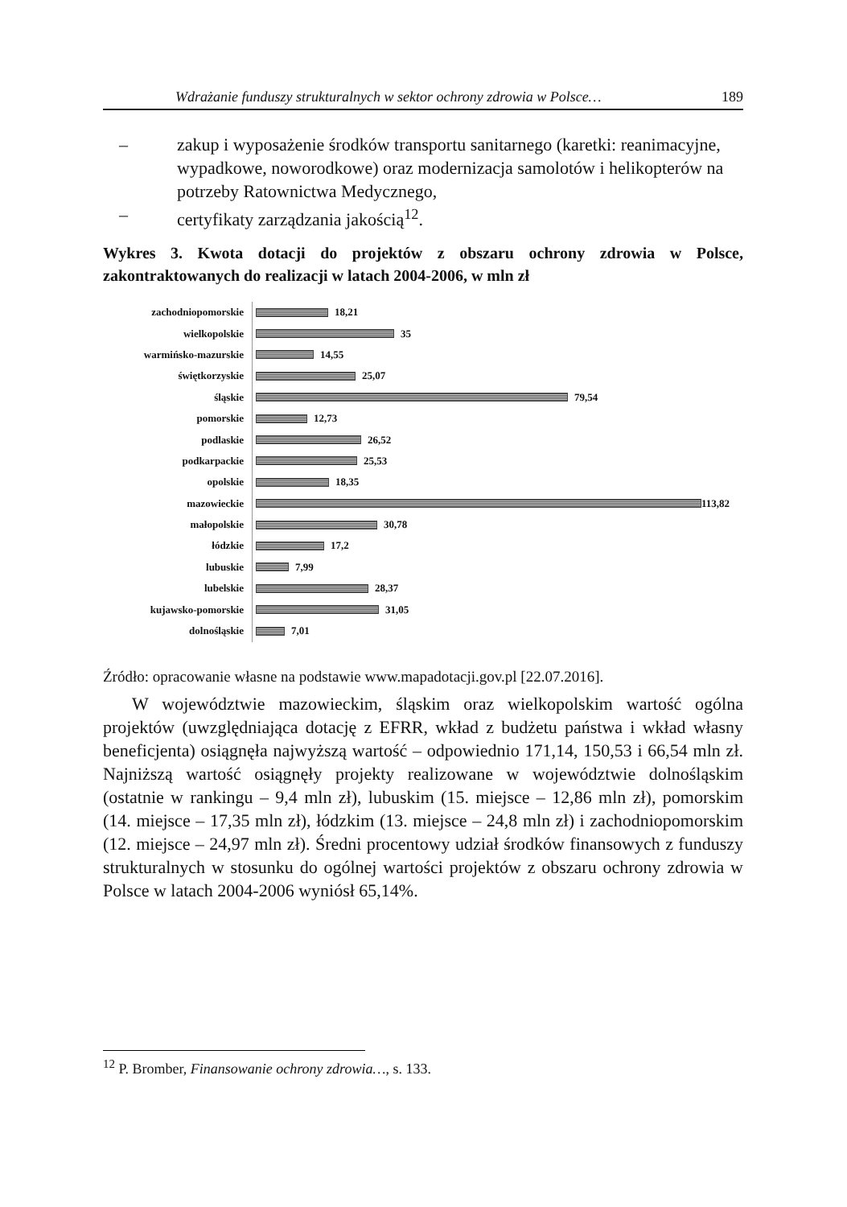Wdrażanie funduszy strukturalnych w sektor ochrony zdrowia w Polsce… 189
– zakup i wyposażenie środków transportu sanitarnego (karetki: reanimacyjne, wypadkowe, noworodkowe) oraz modernizacja samolotów i helikopterów na potrzeby Ratownictwa Medycznego,
– certyfikaty zarządzania jakością<sup>12</sup>.
Wykres 3. Kwota dotacji do projektów z obszaru ochrony zdrowia w Polsce, zakontraktowanych do realizacji w latach 2004-2006, w mln zł
zachodniopomorskie 18,21
wielkopolskie 35
warmińsko-mazurskie 14,55
świętkorzyskie 25,07
śląskie 79,54
pomorskie 12,73
podlaskie 26,52
podkarpackie 25,53
opolskie 18,35
mazowieckie 113,82
małopolskie 30,78
łódzkie 17,2
lubuskie 7,99
lubelskie 28,37
kujawsko-pomorskie 31,05
dolnośląskie 7,01
Źródło: opracowanie własne na podstawie www.mapadotacji.gov.pl [22.07.2016].
W województwie mazowieckim, śląskim oraz wielkopolskim wartość ogólna projektów (uwzględniająca dotację z EFRR, wkład z budżetu państwa i wkład własny beneficjenta) osiągnęła najwyższą wartość – odpowiednio 171,14, 150,53 i 66,54 mln zł. Najniższą wartość osiągnęły projekty realizowane w województwie dolnośląskim (ostatnie w rankingu – 9,4 mln zł), lubuskim (15. miejsce – 12,86 mln zł), pomorskim (14. miejsce – 17,35 mln zł), łódzkim (13. miejsce – 24,8 mln zł) i zachodniopomorskim (12. miejsce – 24,97 mln zł). Średni procentowy udział środków finansowych z funduszy strukturalnych w stosunku do ogólnej wartości projektów z obszaru ochrony zdrowia w Polsce w latach 2004-2006 wyniósł 65,14%.
<sup>12</sup> P. Bromber, Finansowanie ochrony zdrowia…, s. 133.